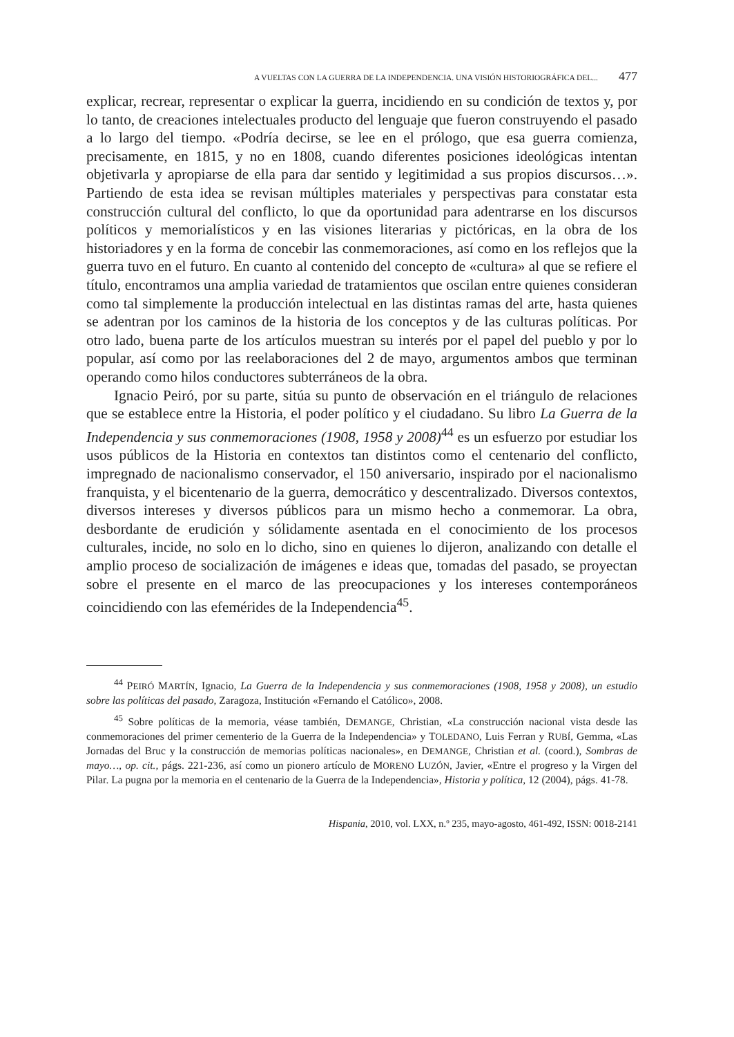A VUELTAS CON LA GUERRA DE LA INDEPENDENCIA. UNA VISIÓN HISTORIOGRÁFICA DEL... 477
explicar, recrear, representar o explicar la guerra, incidiendo en su condición de textos y, por lo tanto, de creaciones intelectuales producto del lenguaje que fueron construyendo el pasado a lo largo del tiempo. «Podría decirse, se lee en el prólogo, que esa guerra comienza, precisamente, en 1815, y no en 1808, cuando diferentes posiciones ideológicas intentan objetivarla y apropiarse de ella para dar sentido y legitimidad a sus propios discursos…». Partiendo de esta idea se revisan múltiples materiales y perspectivas para constatar esta construcción cultural del conflicto, lo que da oportunidad para adentrarse en los discursos políticos y memorialísticos y en las visiones literarias y pictóricas, en la obra de los historiadores y en la forma de concebir las conmemoraciones, así como en los reflejos que la guerra tuvo en el futuro. En cuanto al contenido del concepto de «cultura» al que se refiere el título, encontramos una amplia variedad de tratamientos que oscilan entre quienes consideran como tal simplemente la producción intelectual en las distintas ramas del arte, hasta quienes se adentran por los caminos de la historia de los conceptos y de las culturas políticas. Por otro lado, buena parte de los artículos muestran su interés por el papel del pueblo y por lo popular, así como por las reelaboraciones del 2 de mayo, argumentos ambos que terminan operando como hilos conductores subterráneos de la obra.
Ignacio Peiró, por su parte, sitúa su punto de observación en el triángulo de relaciones que se establece entre la Historia, el poder político y el ciudadano. Su libro La Guerra de la Independencia y sus conmemoraciones (1908, 1958 y 2008)<sup>44</sup> es un esfuerzo por estudiar los usos públicos de la Historia en contextos tan distintos como el centenario del conflicto, impregnado de nacionalismo conservador, el 150 aniversario, inspirado por el nacionalismo franquista, y el bicentenario de la guerra, democrático y descentralizado. Diversos contextos, diversos intereses y diversos públicos para un mismo hecho a conmemorar. La obra, desbordante de erudición y sólidamente asentada en el conocimiento de los procesos culturales, incide, no solo en lo dicho, sino en quienes lo dijeron, analizando con detalle el amplio proceso de socialización de imágenes e ideas que, tomadas del pasado, se proyectan sobre el presente en el marco de las preocupaciones y los intereses contemporáneos coincidiendo con las efemérides de la Independencia<sup>45</sup>.
<sup>44</sup> PEIRÓ MARTÍN, Ignacio, La Guerra de la Independencia y sus conmemoraciones (1908, 1958 y 2008), un estudio sobre las políticas del pasado, Zaragoza, Institución «Fernando el Católico», 2008.
<sup>45</sup> Sobre políticas de la memoria, véase también, DEMANGE, Christian, «La construcción nacional vista desde las conmemoraciones del primer cementerio de la Guerra de la Independencia» y TOLEDANO, Luis Ferran y RUBÍ, Gemma, «Las Jornadas del Bruc y la construcción de memorias políticas nacionales», en DEMANGE, Christian et al. (coord.), Sombras de mayo…, op. cit., págs. 221-236, así como un pionero artículo de MORENO LUZÓN, Javier, «Entre el progreso y la Virgen del Pilar. La pugna por la memoria en el centenario de la Guerra de la Independencia», Historia y política, 12 (2004), págs. 41-78.
Hispania, 2010, vol. LXX, n.º 235, mayo-agosto, 461-492, ISSN: 0018-2141